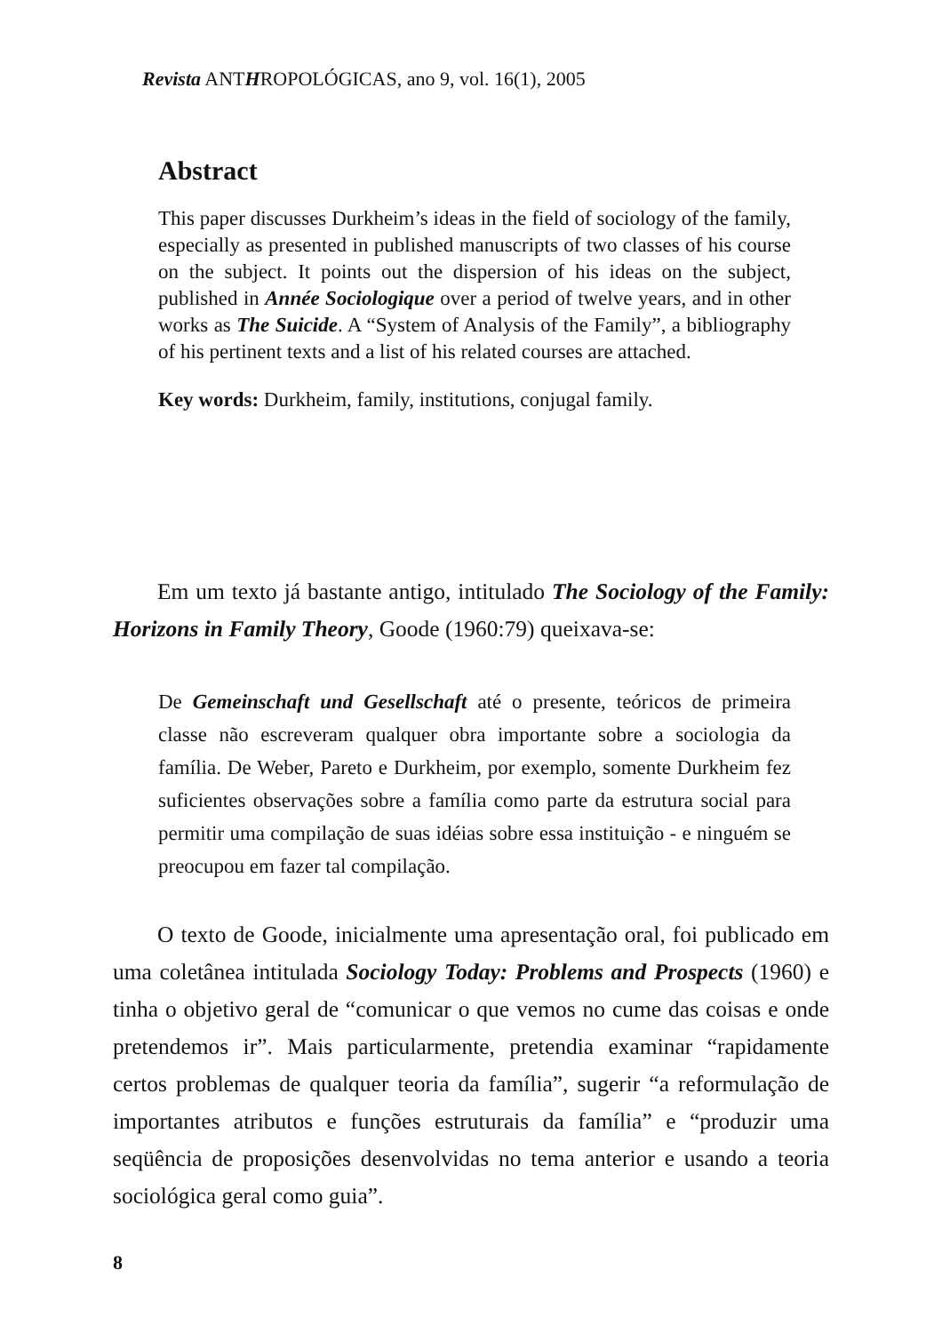Revista ANTHROPOLÓGICAS, ano 9, vol. 16(1), 2005
Abstract
This paper discusses Durkheim’s ideas in the field of sociology of the family, especially as presented in published manuscripts of two classes of his course on the subject. It points out the dispersion of his ideas on the subject, published in Année Sociologique over a period of twelve years, and in other works as The Suicide. A “System of Analysis of the Family”, a bibliography of his pertinent texts and a list of his related courses are attached.
Key words: Durkheim, family, institutions, conjugal family.
Em um texto já bastante antigo, intitulado The Sociology of the Family: Horizons in Family Theory, Goode (1960:79) queixava-se:
De Gemeinschaft und Gesellschaft até o presente, teóricos de primeira classe não escreveram qualquer obra importante sobre a sociologia da família. De Weber, Pareto e Durkheim, por exemplo, somente Durkheim fez suficientes observações sobre a família como parte da estrutura social para permitir uma compilação de suas idéias sobre essa instituição - e ninguém se preocupou em fazer tal compilação.
O texto de Goode, inicialmente uma apresentação oral, foi publicado em uma coletânea intitulada Sociology Today: Problems and Prospects (1960) e tinha o objetivo geral de “comunicar o que vemos no cume das coisas e onde pretendemos ir”. Mais particularmente, pretendia examinar “rapidamente certos problemas de qualquer teoria da família”, sugerir “a reformulação de importantes atributos e funções estruturais da família” e “produzir uma seqüência de proposições desenvolvidas no tema anterior e usando a teoria sociológica geral como guia”.
8